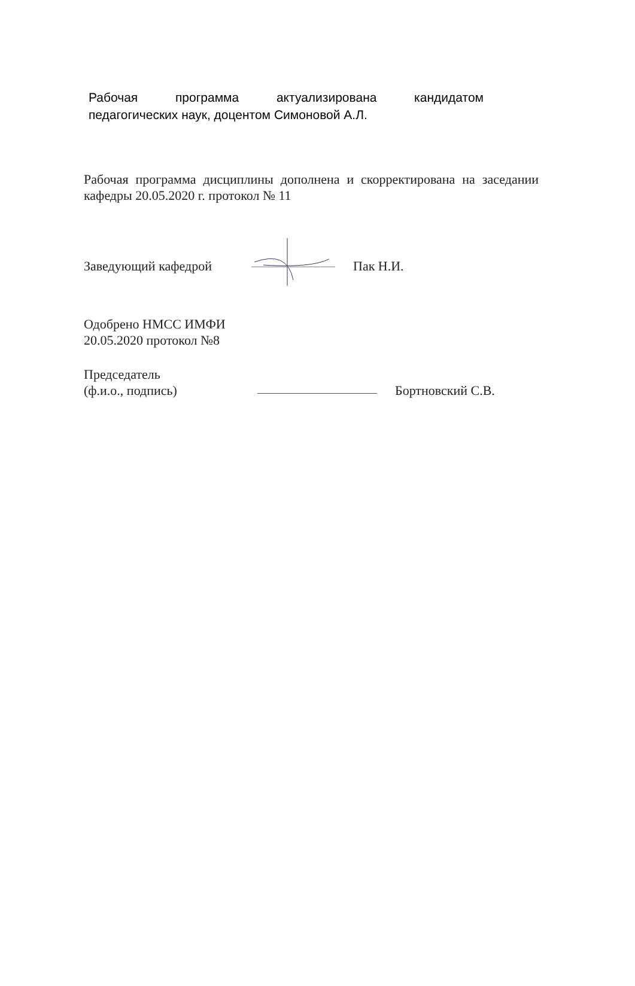Рабочая программа актуализирована кандидатом
педагогических наук, доцентом Симоновой А.Л.
Рабочая программа дисциплины дополнена и скорректирована на заседании кафедры 20.05.2020 г. протокол № 11
Заведующий кафедрой Пак Н.И.
Одобрено НМСС ИМФИ
20.05.2020 протокол №8
Председатель
(ф.и.о., подпись) Бортновский С.В.